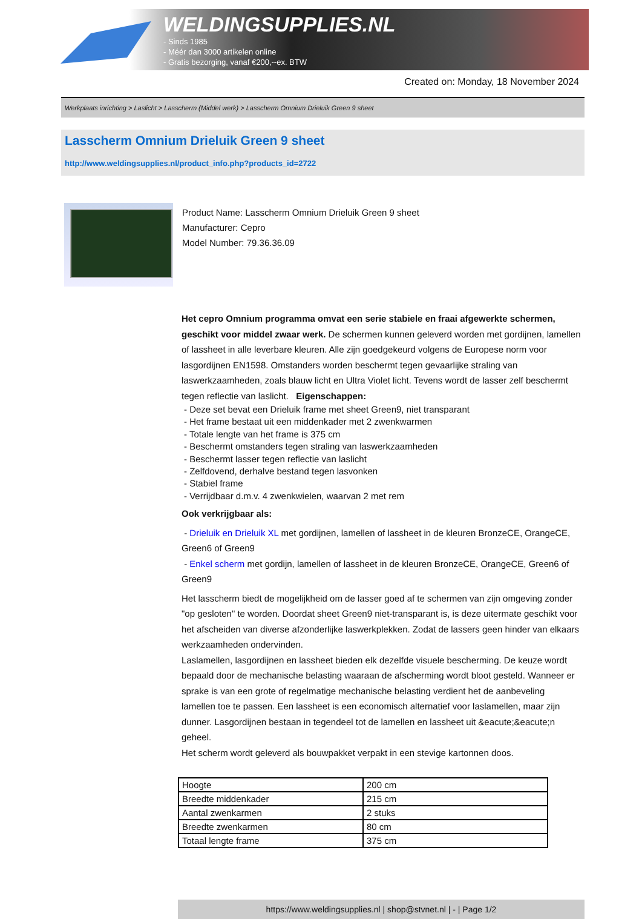WELDINGSUPPLIES.NL
- Sinds 1985
- Méér dan 3000 artikelen online
- Gratis bezorging, vanaf €200,--ex. BTW
Created on: Monday, 18 November 2024
Werkplaats inrichting > Laslicht > Lasscherm (Middel werk) > Lasscherm Omnium Drieluik Green 9 sheet
Lasscherm Omnium Drieluik Green 9 sheet
http://www.weldingsupplies.nl/product_info.php?products_id=2722
Product Name: Lasscherm Omnium Drieluik Green 9 sheet
Manufacturer: Cepro
Model Number: 79.36.36.09
Het cepro Omnium programma omvat een serie stabiele en fraai afgewerkte schermen, geschikt voor middel zwaar werk. De schermen kunnen geleverd worden met gordijnen, lamellen of lassheet in alle leverbare kleuren. Alle zijn goedgekeurd volgens de Europese norm voor lasgordijnen EN1598. Omstanders worden beschermt tegen gevaarlijke straling van laswerkzaamheden, zoals blauw licht en Ultra Violet licht. Tevens wordt de lasser zelf beschermt tegen reflectie van laslicht. Eigenschappen:
- Deze set bevat een Drieluik frame met sheet Green9, niet transparant
- Het frame bestaat uit een middenkader met 2 zwenkwarmen
- Totale lengte van het frame is 375 cm
- Beschermt omstanders tegen straling van laswerkzaamheden
- Beschermt lasser tegen reflectie van laslicht
- Zelfdovend, derhalve bestand tegen lasvonken
- Stabiel frame
- Verrijdbaar d.m.v. 4 zwenkwielen, waarvan 2 met rem
Ook verkrijgbaar als:
- Drieluik en Drieluik XL met gordijnen, lamellen of lassheet in de kleuren BronzeCE, OrangeCE, Green6 of Green9
- Enkel scherm met gordijn, lamellen of lassheet in de kleuren BronzeCE, OrangeCE, Green6 of Green9
Het lasscherm biedt de mogelijkheid om de lasser goed af te schermen van zijn omgeving zonder "op gesloten" te worden. Doordat sheet Green9 niet-transparant is, is deze uitermate geschikt voor het afscheiden van diverse afzonderlijke laswerkplekken. Zodat de lassers geen hinder van elkaars werkzaamheden ondervinden.
Laslamellen, lasgordijnen en lassheet bieden elk dezelfde visuele bescherming. De keuze wordt bepaald door de mechanische belasting waaraan de afscherming wordt bloot gesteld. Wanneer er sprake is van een grote of regelmatige mechanische belasting verdient het de aanbeveling lamellen toe te passen. Een lassheet is een economisch alternatief voor laslamellen, maar zijn dunner. Lasgordijnen bestaan in tegendeel tot de lamellen en lassheet uit &eacute;&eacute;n geheel.
Het scherm wordt geleverd als bouwpakket verpakt in een stevige kartonnen doos.
| Hoogte | 200 cm |
| Breedte middenkader | 215 cm |
| Aantal zwenkarmen | 2 stuks |
| Breedte zwenkarmen | 80 cm |
| Totaal lengte frame | 375 cm |
https://www.weldingsupplies.nl | shop@stvnet.nl | - | Page 1/2